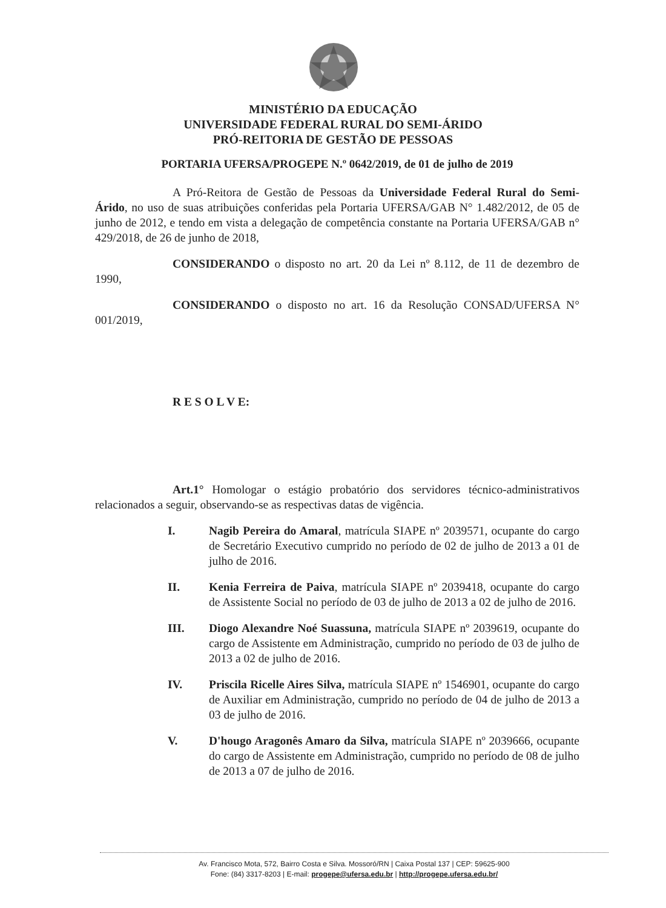MINISTÉRIO DA EDUCAÇÃO
UNIVERSIDADE FEDERAL RURAL DO SEMI-ÁRIDO
PRÓ-REITORIA DE GESTÃO DE PESSOAS
PORTARIA UFERSA/PROGEPE N.º 0642/2019, de 01 de julho de 2019
A Pró-Reitora de Gestão de Pessoas da Universidade Federal Rural do Semi-Árido, no uso de suas atribuições conferidas pela Portaria UFERSA/GAB N° 1.482/2012, de 05 de junho de 2012, e tendo em vista a delegação de competência constante na Portaria UFERSA/GAB n° 429/2018, de 26 de junho de 2018,
CONSIDERANDO o disposto no art. 20 da Lei nº 8.112, de 11 de dezembro de 1990,
CONSIDERANDO o disposto no art. 16 da Resolução CONSAD/UFERSA N° 001/2019,
R E S O L V E:
Art.1° Homologar o estágio probatório dos servidores técnico-administrativos relacionados a seguir, observando-se as respectivas datas de vigência.
I. Nagib Pereira do Amaral, matrícula SIAPE nº 2039571, ocupante do cargo de Secretário Executivo cumprido no período de 02 de julho de 2013 a 01 de julho de 2016.
II. Kenia Ferreira de Paiva, matrícula SIAPE nº 2039418, ocupante do cargo de Assistente Social no período de 03 de julho de 2013 a 02 de julho de 2016.
III. Diogo Alexandre Noé Suassuna, matrícula SIAPE nº 2039619, ocupante do cargo de Assistente em Administração, cumprido no período de 03 de julho de 2013 a 02 de julho de 2016.
IV. Priscila Ricelle Aires Silva, matrícula SIAPE nº 1546901, ocupante do cargo de Auxiliar em Administração, cumprido no período de 04 de julho de 2013 a 03 de julho de 2016.
V. D'hougo Aragonês Amaro da Silva, matrícula SIAPE nº 2039666, ocupante do cargo de Assistente em Administração, cumprido no período de 08 de julho de 2013 a 07 de julho de 2016.
Av. Francisco Mota, 572, Bairro Costa e Silva. Mossoró/RN | Caixa Postal 137 | CEP: 59625-900
Fone: (84) 3317-8203 | E-mail: progepe@ufersa.edu.br | http://progepe.ufersa.edu.br/